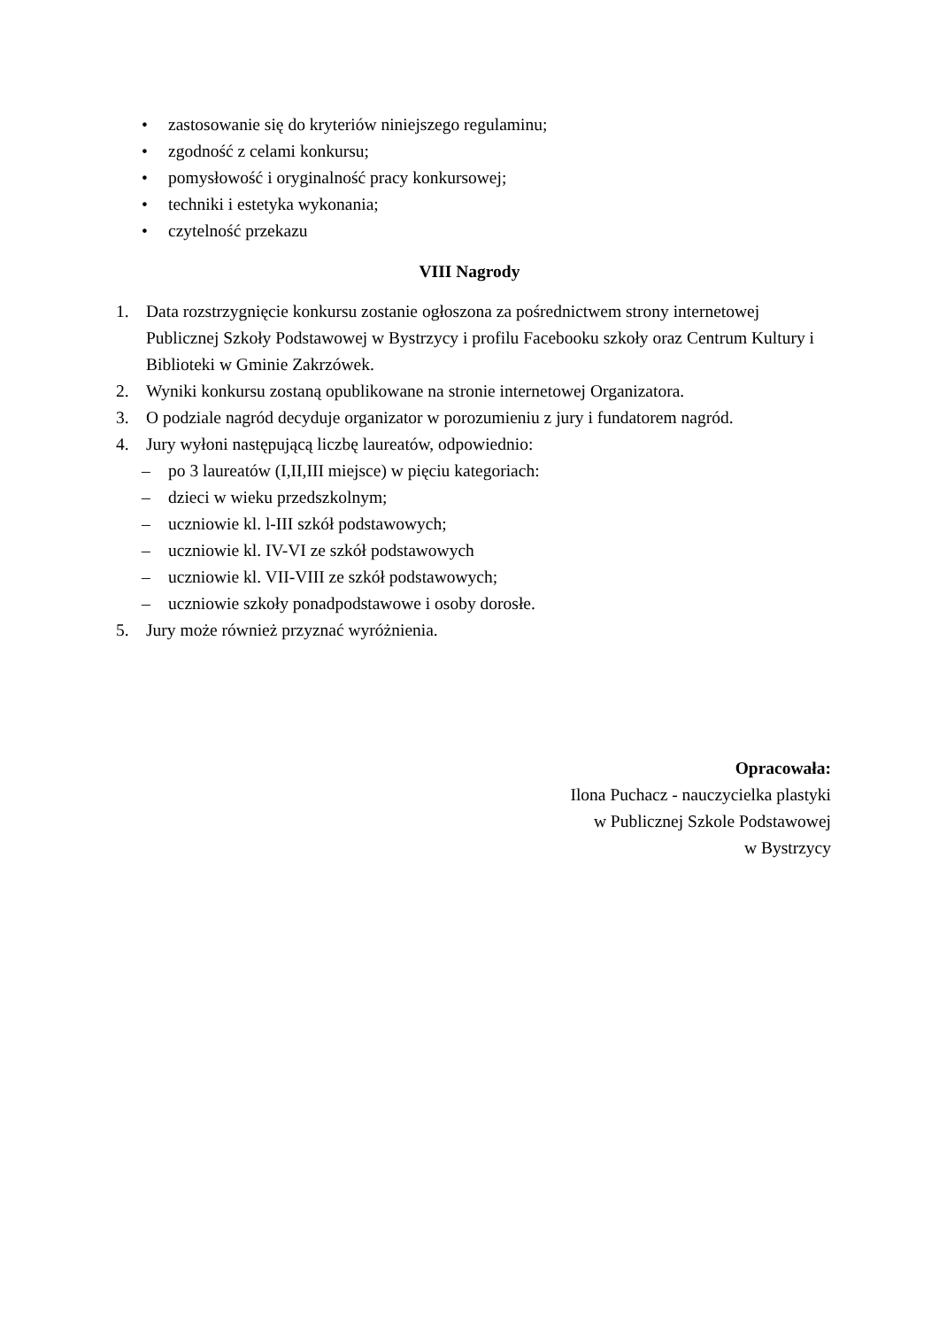• zastosowanie się do kryteriów niniejszego regulaminu;
• zgodność z celami konkursu;
• pomysłowość i oryginalność pracy konkursowej;
• techniki i estetyka wykonania;
• czytelność przekazu
VIII Nagrody
1. Data rozstrzygnięcie konkursu zostanie ogłoszona za pośrednictwem strony internetowej Publicznej Szkoły Podstawowej w Bystrzycy i profilu Facebooku szkoły oraz Centrum Kultury i Biblioteki w Gminie Zakrzówek.
2. Wyniki konkursu zostaną opublikowane na stronie internetowej Organizatora.
3. O podziale nagród decyduje organizator w porozumieniu z jury i fundatorem nagród.
4. Jury wyłoni następującą liczbę laureatów, odpowiednio:
– po 3 laureatów (I,II,III miejsce) w pięciu kategoriach:
– dzieci w wieku przedszkolnym;
– uczniowie kl. l-III szkół podstawowych;
– uczniowie kl. IV-VI ze szkół podstawowych
– uczniowie kl. VII-VIII ze szkół podstawowych;
– uczniowie szkoły ponadpodstawowe i osoby dorosłe.
5. Jury może również przyznać wyróżnienia.
Opracowała:
Ilona Puchacz - nauczycielka plastyki
w Publicznej Szkole Podstawowej
w Bystrzycy